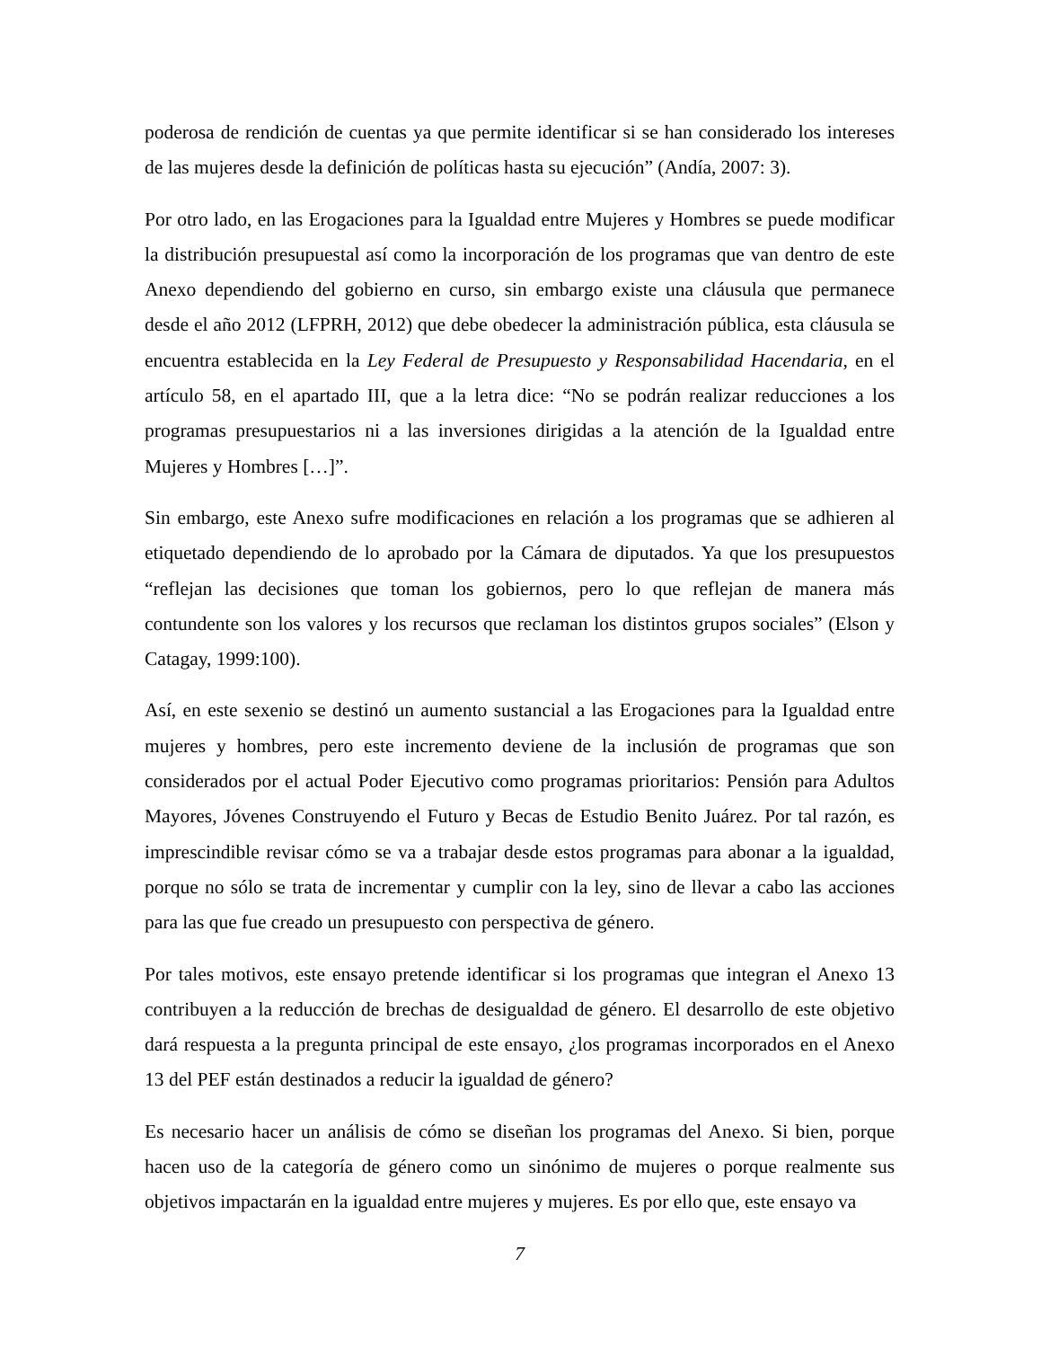poderosa de rendición de cuentas ya que permite identificar si se han considerado los intereses de las mujeres desde la definición de políticas hasta su ejecución” (Andía, 2007: 3).
Por otro lado, en las Erogaciones para la Igualdad entre Mujeres y Hombres se puede modificar la distribución presupuestal así como la incorporación de los programas que van dentro de este Anexo dependiendo del gobierno en curso, sin embargo existe una cláusula que permanece desde el año 2012 (LFPRH, 2012) que debe obedecer la administración pública, esta cláusula se encuentra establecida en la Ley Federal de Presupuesto y Responsabilidad Hacendaria, en el artículo 58, en el apartado III, que a la letra dice: “No se podrán realizar reducciones a los programas presupuestarios ni a las inversiones dirigidas a la atención de la Igualdad entre Mujeres y Hombres […]”.
Sin embargo, este Anexo sufre modificaciones en relación a los programas que se adhieren al etiquetado dependiendo de lo aprobado por la Cámara de diputados. Ya que los presupuestos “reflejan las decisiones que toman los gobiernos, pero lo que reflejan de manera más contundente son los valores y los recursos que reclaman los distintos grupos sociales” (Elson y Catagay, 1999:100).
Así, en este sexenio se destinó un aumento sustancial a las Erogaciones para la Igualdad entre mujeres y hombres, pero este incremento deviene de la inclusión de programas que son considerados por el actual Poder Ejecutivo como programas prioritarios: Pensión para Adultos Mayores, Jóvenes Construyendo el Futuro y Becas de Estudio Benito Juárez. Por tal razón, es imprescindible revisar cómo se va a trabajar desde estos programas para abonar a la igualdad, porque no sólo se trata de incrementar y cumplir con la ley, sino de llevar a cabo las acciones para las que fue creado un presupuesto con perspectiva de género.
Por tales motivos, este ensayo pretende identificar si los programas que integran el Anexo 13 contribuyen a la reducción de brechas de desigualdad de género. El desarrollo de este objetivo dará respuesta a la pregunta principal de este ensayo, ¿los programas incorporados en el Anexo 13 del PEF están destinados a reducir la igualdad de género?
Es necesario hacer un análisis de cómo se diseñan los programas del Anexo. Si bien, porque hacen uso de la categoría de género como un sinónimo de mujeres o porque realmente sus objetivos impactarán en la igualdad entre mujeres y mujeres. Es por ello que, este ensayo va
7